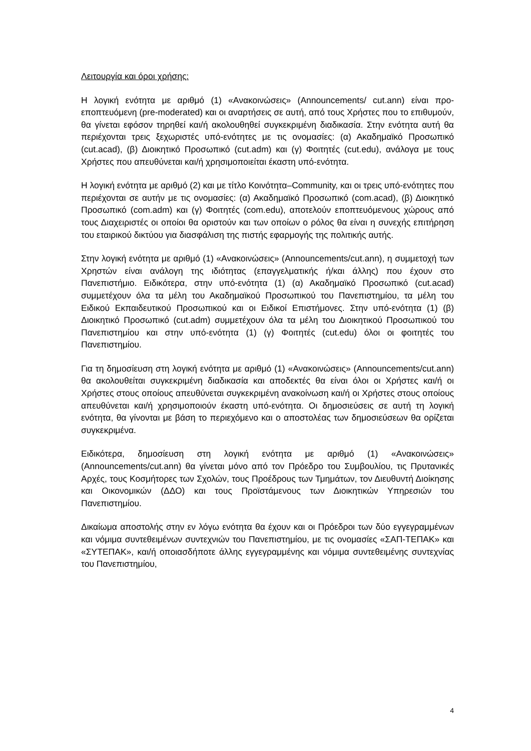Λειτουργία και όροι χρήσης:
Η λογική ενότητα με αριθμό (1) «Ανακοινώσεις» (Announcements/ cut.ann) είναι προ-εποπτευόμενη (pre-moderated) και οι αναρτήσεις σε αυτή, από τους Χρήστες που το επιθυμούν, θα γίνεται εφόσον τηρηθεί και/ή ακολουθηθεί συγκεκριμένη διαδικασία. Στην ενότητα αυτή θα περιέχονται τρεις ξεχωριστές υπό-ενότητες με τις ονομασίες: (α) Ακαδημαϊκό Προσωπικό (cut.acad), (β) Διοικητικό Προσωπικό (cut.adm) και (γ) Φοιτητές (cut.edu), ανάλογα με τους Χρήστες που απευθύνεται και/ή χρησιμοποιείται έκαστη υπό-ενότητα.
Η λογική ενότητα με αριθμό (2) και με τίτλο Κοινότητα–Community, και οι τρεις υπό-ενότητες που περιέχονται σε αυτήν με τις ονομασίες: (α) Ακαδημαϊκό Προσωπικό (com.acad), (β) Διοικητικό Προσωπικό (com.adm) και (γ) Φοιτητές (com.edu), αποτελούν εποπτευόμενους χώρους από τους Διαχειριστές οι οποίοι θα οριστούν και των οποίων ο ρόλος θα είναι η συνεχής επιτήρηση του εταιρικού δικτύου για διασφάλιση της πιστής εφαρμογής της πολιτικής αυτής.
Στην λογική ενότητα με αριθμό (1) «Ανακοινώσεις» (Announcements/cut.ann), η συμμετοχή των Χρηστών είναι ανάλογη της ιδιότητας (επαγγελματικής ή/και άλλης) που έχουν στο Πανεπιστήμιο. Ειδικότερα, στην υπό-ενότητα (1) (α) Ακαδημαϊκό Προσωπικό (cut.acad) συμμετέχουν όλα τα μέλη του Ακαδημαϊκού Προσωπικού του Πανεπιστημίου, τα μέλη του Ειδικού Εκπαιδευτικού Προσωπικού και οι Ειδικοί Επιστήμονες. Στην υπό-ενότητα (1) (β) Διοικητικό Προσωπικό (cut.adm) συμμετέχουν όλα τα μέλη του Διοικητικού Προσωπικού του Πανεπιστημίου και στην υπό-ενότητα (1) (γ) Φοιτητές (cut.edu) όλοι οι φοιτητές του Πανεπιστημίου.
Για τη δημοσίευση στη λογική ενότητα με αριθμό (1) «Ανακοινώσεις» (Announcements/cut.ann) θα ακολουθείται συγκεκριμένη διαδικασία και αποδεκτές θα είναι όλοι οι Χρήστες και/ή οι Χρήστες στους οποίους απευθύνεται συγκεκριμένη ανακοίνωση και/ή οι Χρήστες στους οποίους απευθύνεται και/ή χρησιμοποιούν έκαστη υπό-ενότητα. Οι δημοσιεύσεις σε αυτή τη λογική ενότητα, θα γίνονται με βάση το περιεχόμενο και ο αποστολέας των δημοσιεύσεων θα ορίζεται συγκεκριμένα.
Ειδικότερα, δημοσίευση στη λογική ενότητα με αριθμό (1) «Ανακοινώσεις» (Announcements/cut.ann) θα γίνεται μόνο από τον Πρόεδρο του Συμβουλίου, τις Πρυτανικές Αρχές, τους Κοσμήτορες των Σχολών, τους Προέδρους των Τμημάτων, τον Διευθυντή Διοίκησης και Οικονομικών (ΔΔΟ) και τους Προϊστάμενους των Διοικητικών Υπηρεσιών του Πανεπιστημίου.
Δικαίωμα αποστολής στην εν λόγω ενότητα θα έχουν και οι Πρόεδροι των δύο εγγεγραμμένων και νόμιμα συντεθειμένων συντεχνιών του Πανεπιστημίου, με τις ονομασίες «ΣΑΠ-ΤΕΠΑΚ» και «ΣΥΤΕΠΑΚ», και/ή οποιασδήποτε άλλης εγγεγραμμένης και νόμιμα συντεθειμένης συντεχνίας του Πανεπιστημίου,
4